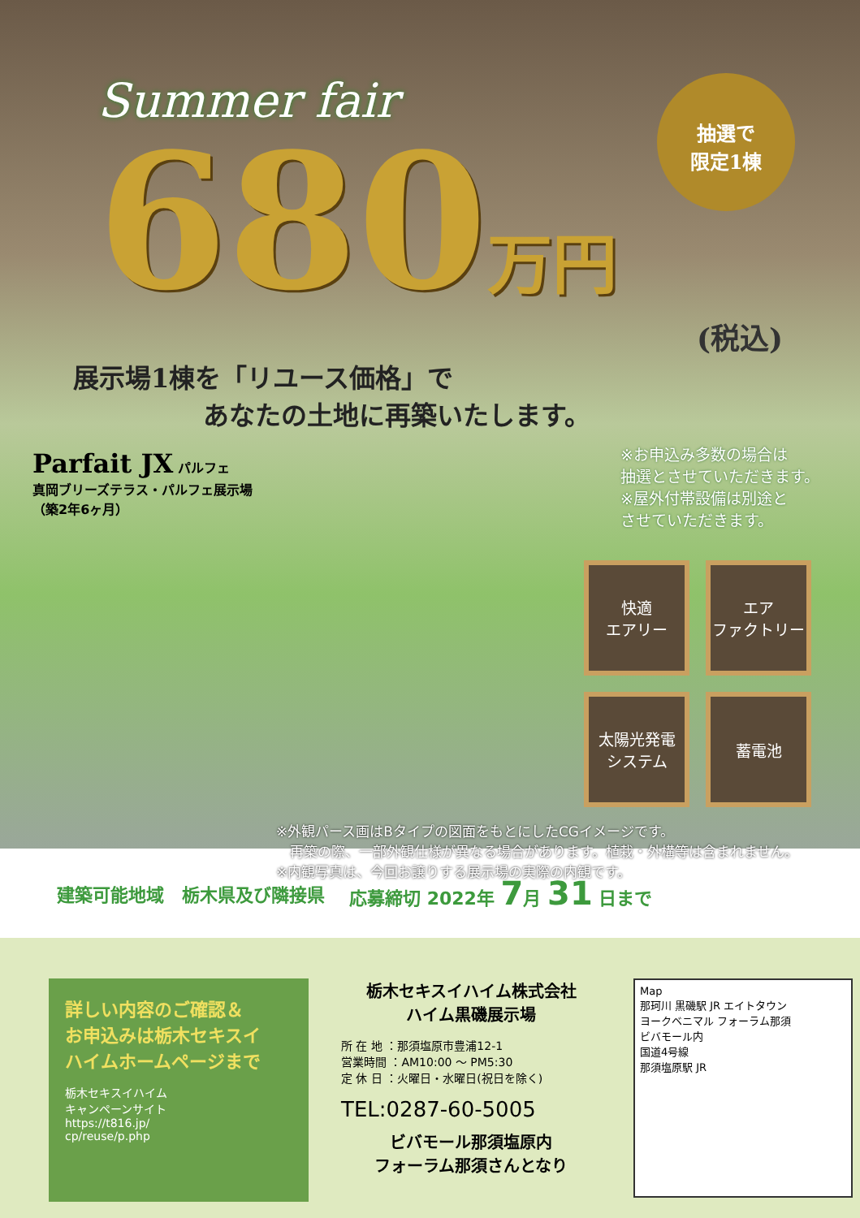Summer fair
抽選で
限定1棟
680万円
(税込)
展示場1棟を「リユース価格」で
　　　　　あなたの土地に再築いたします。
※お申込み多数の場合は
抽選とさせていただきます。
※屋外付帯設備は別途と
させていただきます。
Parfait JX パルフェ
真岡ブリーズテラス・パルフェ展示場
（築2年6ヶ月）
快適
エアリー
エア
ファクトリー
太陽光発電
システム
蓄電池
※外観パース画はBタイプの図面をもとにしたCGイメージです。
　再築の際、一部外観仕様が異なる場合があります。植栽・外構等は含まれません。
※内観写真は、今回お譲りする展示場の実際の内観です。
建築可能地域　栃木県及び隣接県 応募締切 2022年 7月 31 日まで
詳しい内容のご確認＆
お申込みは栃木セキスイ
ハイムホームページまで
栃木セキスイハイム
キャンペーンサイト
https://t816.jp/
cp/reuse/p.php
栃木セキスイハイム株式会社
ハイム黒磯展示場
所 在 地 ：那須塩原市豊浦12-1
営業時間 ：AM10:00 ～ PM5:30
定 休 日 ：火曜日・水曜日(祝日を除く)
TEL:0287-60-5005
ビバモール那須塩原内
フォーラム那須さんとなり
Map
那珂川 黒磯駅 JR エイトタウン
ヨークベニマル フォーラム那須
ビバモール内
国道4号線
那須塩原駅 JR